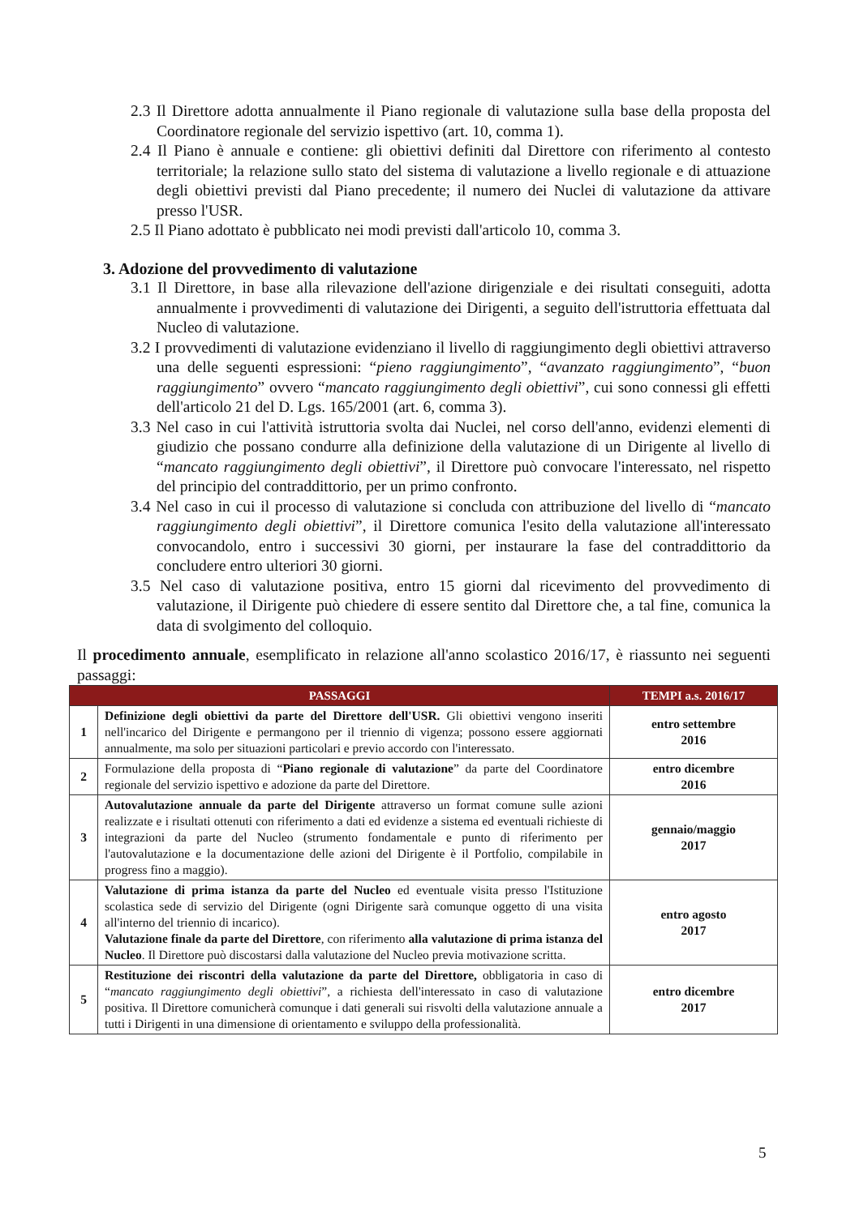2.3 Il Direttore adotta annualmente il Piano regionale di valutazione sulla base della proposta del Coordinatore regionale del servizio ispettivo (art. 10, comma 1).
2.4 Il Piano è annuale e contiene: gli obiettivi definiti dal Direttore con riferimento al contesto territoriale; la relazione sullo stato del sistema di valutazione a livello regionale e di attuazione degli obiettivi previsti dal Piano precedente; il numero dei Nuclei di valutazione da attivare presso l'USR.
2.5 Il Piano adottato è pubblicato nei modi previsti dall'articolo 10, comma 3.
3. Adozione del provvedimento di valutazione
3.1 Il Direttore, in base alla rilevazione dell'azione dirigenziale e dei risultati conseguiti, adotta annualmente i provvedimenti di valutazione dei Dirigenti, a seguito dell'istruttoria effettuata dal Nucleo di valutazione.
3.2 I provvedimenti di valutazione evidenziano il livello di raggiungimento degli obiettivi attraverso una delle seguenti espressioni: “pieno raggiungimento”, “avanzato raggiungimento”, “buon raggiungimento” ovvero “mancato raggiungimento degli obiettivi”, cui sono connessi gli effetti dell'articolo 21 del D. Lgs. 165/2001 (art. 6, comma 3).
3.3 Nel caso in cui l'attività istruttoria svolta dai Nuclei, nel corso dell'anno, evidenzi elementi di giudizio che possano condurre alla definizione della valutazione di un Dirigente al livello di “mancato raggiungimento degli obiettivi”, il Direttore può convocare l'interessato, nel rispetto del principio del contraddittorio, per un primo confronto.
3.4 Nel caso in cui il processo di valutazione si concluda con attribuzione del livello di “mancato raggiungimento degli obiettivi”, il Direttore comunica l'esito della valutazione all'interessato convocandolo, entro i successivi 30 giorni, per instaurare la fase del contraddittorio da concludere entro ulteriori 30 giorni.
3.5 Nel caso di valutazione positiva, entro 15 giorni dal ricevimento del provvedimento di valutazione, il Dirigente può chiedere di essere sentito dal Direttore che, a tal fine, comunica la data di svolgimento del colloquio.
Il procedimento annuale, esemplificato in relazione all'anno scolastico 2016/17, è riassunto nei seguenti passaggi:
| PASSAGGI | | TEMPI a.s. 2016/17 |
| --- | --- | --- |
| 1 | Definizione degli obiettivi da parte del Direttore dell'USR. Gli obiettivi vengono inseriti nell'incarico del Dirigente e permangono per il triennio di vigenza; possono essere aggiornati annualmente, ma solo per situazioni particolari e previo accordo con l'interessato. | entro settembre 2016 |
| 2 | Formulazione della proposta di “ Piano regionale di valutazione ” da parte del Coordinatore regionale del servizio ispettivo e adozione da parte del Direttore. | entro dicembre 2016 |
| 3 | Autovalutazione annuale da parte del Dirigente attraverso un format comune sulle azioni realizzate e i risultati ottenuti con riferimento a dati ed evidenze a sistema ed eventuali richieste di integrazioni da parte del Nucleo (strumento fondamentale e punto di riferimento per l'autovalutazione e la documentazione delle azioni del Dirigente è il Portfolio, compilabile in progress fino a maggio). | gennaio/maggio 2017 |
| 4 | Valutazione di prima istanza da parte del Nucleo ed eventuale visita presso l'Istituzione scolastica sede di servizio del Dirigente (ogni Dirigente sarà comunque oggetto di una visita all'interno del triennio di incarico). Valutazione finale da parte del Direttore , con riferimento alla valutazione di prima istanza del Nucleo . Il Direttore può discostarsi dalla valutazione del Nucleo previa motivazione scritta. | entro agosto 2017 |
| 5 | Restituzione dei riscontri della valutazione da parte del Direttore, obbligatoria in caso di “ mancato raggiungimento degli obiettivi ”, a richiesta dell'interessato in caso di valutazione positiva. Il Direttore comunicherà comunque i dati generali sui risvolti della valutazione annuale a tutti i Dirigenti in una dimensione di orientamento e sviluppo della professionalità. | entro dicembre 2017 |
5